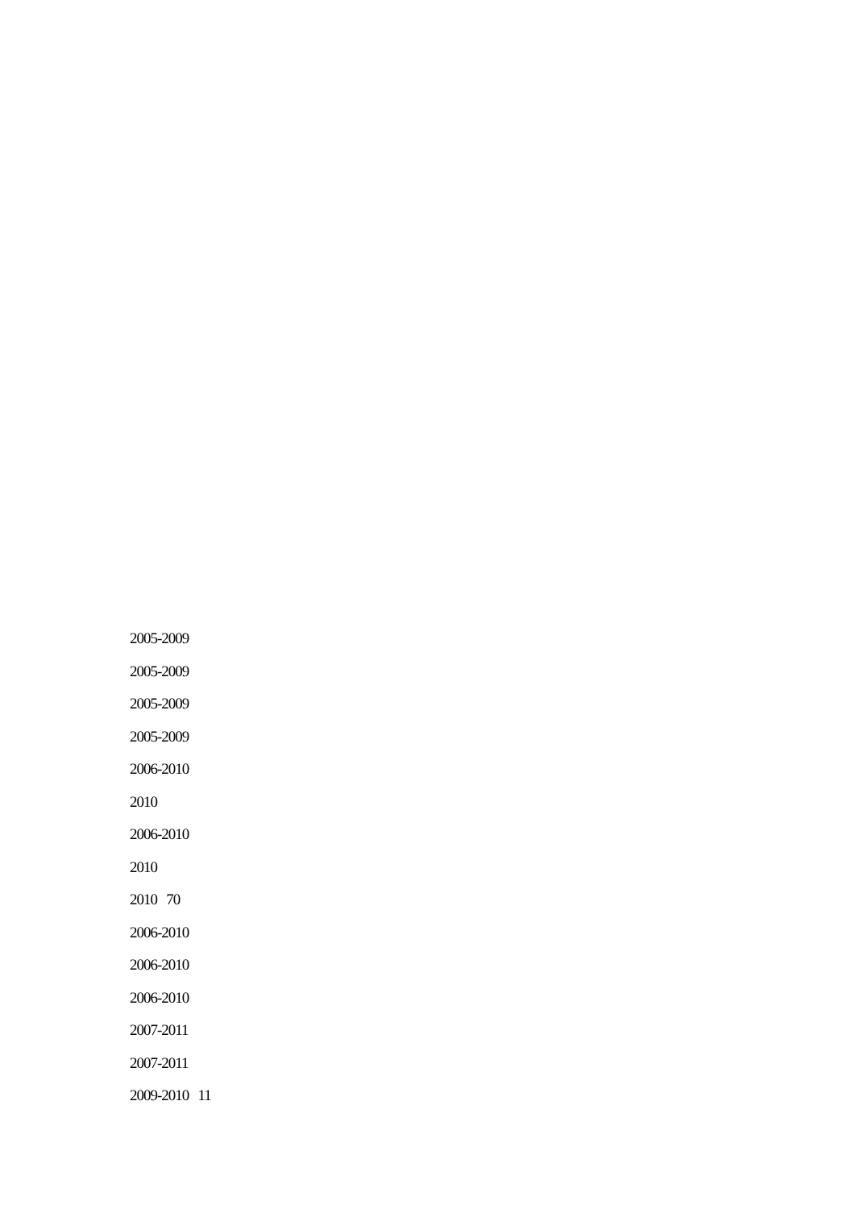2005-2009
2005-2009
2005-2009
2005-2009
2006-2010
2010
2006-2010
2010
2010 70
2006-2010
2006-2010
2006-2010
2007-2011
2007-2011
2009-2010 11